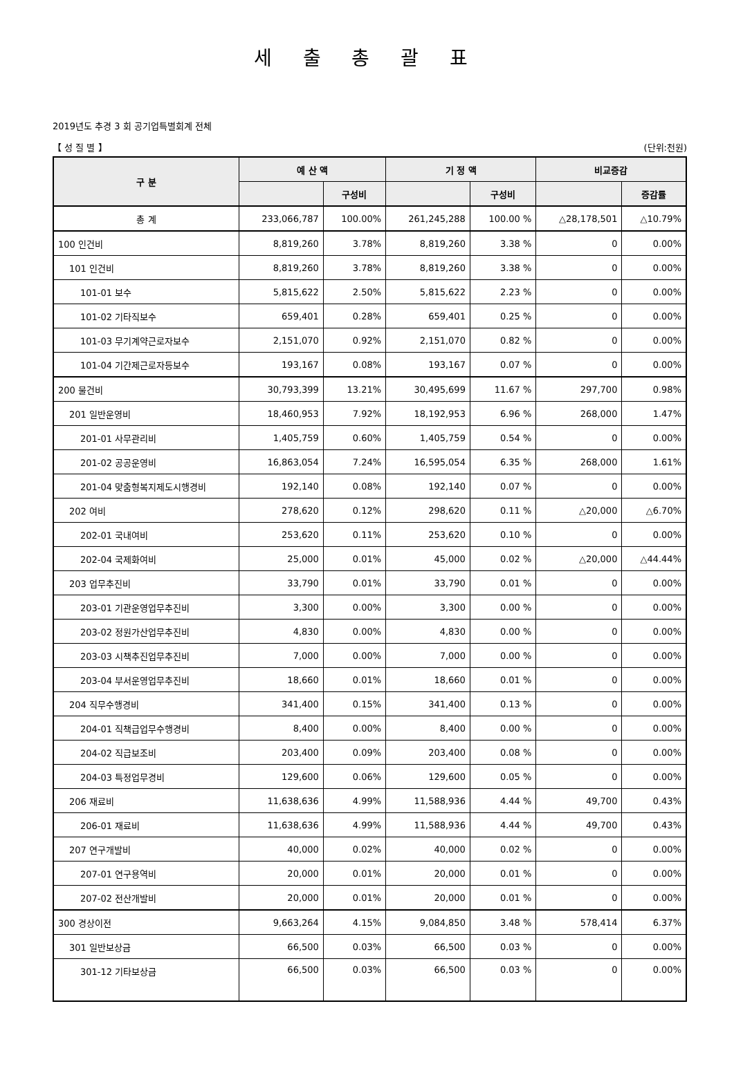세 출 총 괄 표
2019년도 추경 3 회 공기업특별회계 전체
【 성 질 별 】 (단위:천원)
| 구 분 | 예 산 액 | | 기 정 액 | | 비교증감 | |
| --- | --- | --- | --- | --- | --- | --- |
| | | 구성비 | | 구성비 | | 증감률 |
| 총 계 | 233,066,787 | 100.00% | 261,245,288 | 100.00 % | △28,178,501 | △10.79% |
| 100 인건비 | 8,819,260 | 3.78% | 8,819,260 | 3.38 % | 0 | 0.00% |
| 101 인건비 | 8,819,260 | 3.78% | 8,819,260 | 3.38 % | 0 | 0.00% |
| 101-01 보수 | 5,815,622 | 2.50% | 5,815,622 | 2.23 % | 0 | 0.00% |
| 101-02 기타직보수 | 659,401 | 0.28% | 659,401 | 0.25 % | 0 | 0.00% |
| 101-03 무기계약근로자보수 | 2,151,070 | 0.92% | 2,151,070 | 0.82 % | 0 | 0.00% |
| 101-04 기간제근로자등보수 | 193,167 | 0.08% | 193,167 | 0.07 % | 0 | 0.00% |
| 200 물건비 | 30,793,399 | 13.21% | 30,495,699 | 11.67 % | 297,700 | 0.98% |
| 201 일반운영비 | 18,460,953 | 7.92% | 18,192,953 | 6.96 % | 268,000 | 1.47% |
| 201-01 사무관리비 | 1,405,759 | 0.60% | 1,405,759 | 0.54 % | 0 | 0.00% |
| 201-02 공공운영비 | 16,863,054 | 7.24% | 16,595,054 | 6.35 % | 268,000 | 1.61% |
| 201-04 맞춤형복지제도시행경비 | 192,140 | 0.08% | 192,140 | 0.07 % | 0 | 0.00% |
| 202 여비 | 278,620 | 0.12% | 298,620 | 0.11 % | △20,000 | △6.70% |
| 202-01 국내여비 | 253,620 | 0.11% | 253,620 | 0.10 % | 0 | 0.00% |
| 202-04 국제화여비 | 25,000 | 0.01% | 45,000 | 0.02 % | △20,000 | △44.44% |
| 203 업무추진비 | 33,790 | 0.01% | 33,790 | 0.01 % | 0 | 0.00% |
| 203-01 기관운영업무추진비 | 3,300 | 0.00% | 3,300 | 0.00 % | 0 | 0.00% |
| 203-02 정원가산업무추진비 | 4,830 | 0.00% | 4,830 | 0.00 % | 0 | 0.00% |
| 203-03 시책추진업무추진비 | 7,000 | 0.00% | 7,000 | 0.00 % | 0 | 0.00% |
| 203-04 부서운영업무추진비 | 18,660 | 0.01% | 18,660 | 0.01 % | 0 | 0.00% |
| 204 직무수행경비 | 341,400 | 0.15% | 341,400 | 0.13 % | 0 | 0.00% |
| 204-01 직책급업무수행경비 | 8,400 | 0.00% | 8,400 | 0.00 % | 0 | 0.00% |
| 204-02 직급보조비 | 203,400 | 0.09% | 203,400 | 0.08 % | 0 | 0.00% |
| 204-03 특정업무경비 | 129,600 | 0.06% | 129,600 | 0.05 % | 0 | 0.00% |
| 206 재료비 | 11,638,636 | 4.99% | 11,588,936 | 4.44 % | 49,700 | 0.43% |
| 206-01 재료비 | 11,638,636 | 4.99% | 11,588,936 | 4.44 % | 49,700 | 0.43% |
| 207 연구개발비 | 40,000 | 0.02% | 40,000 | 0.02 % | 0 | 0.00% |
| 207-01 연구용역비 | 20,000 | 0.01% | 20,000 | 0.01 % | 0 | 0.00% |
| 207-02 전산개발비 | 20,000 | 0.01% | 20,000 | 0.01 % | 0 | 0.00% |
| 300 경상이전 | 9,663,264 | 4.15% | 9,084,850 | 3.48 % | 578,414 | 6.37% |
| 301 일반보상금 | 66,500 | 0.03% | 66,500 | 0.03 % | 0 | 0.00% |
| 301-12 기타보상금 | 66,500 | 0.03% | 66,500 | 0.03 % | 0 | 0.00% |